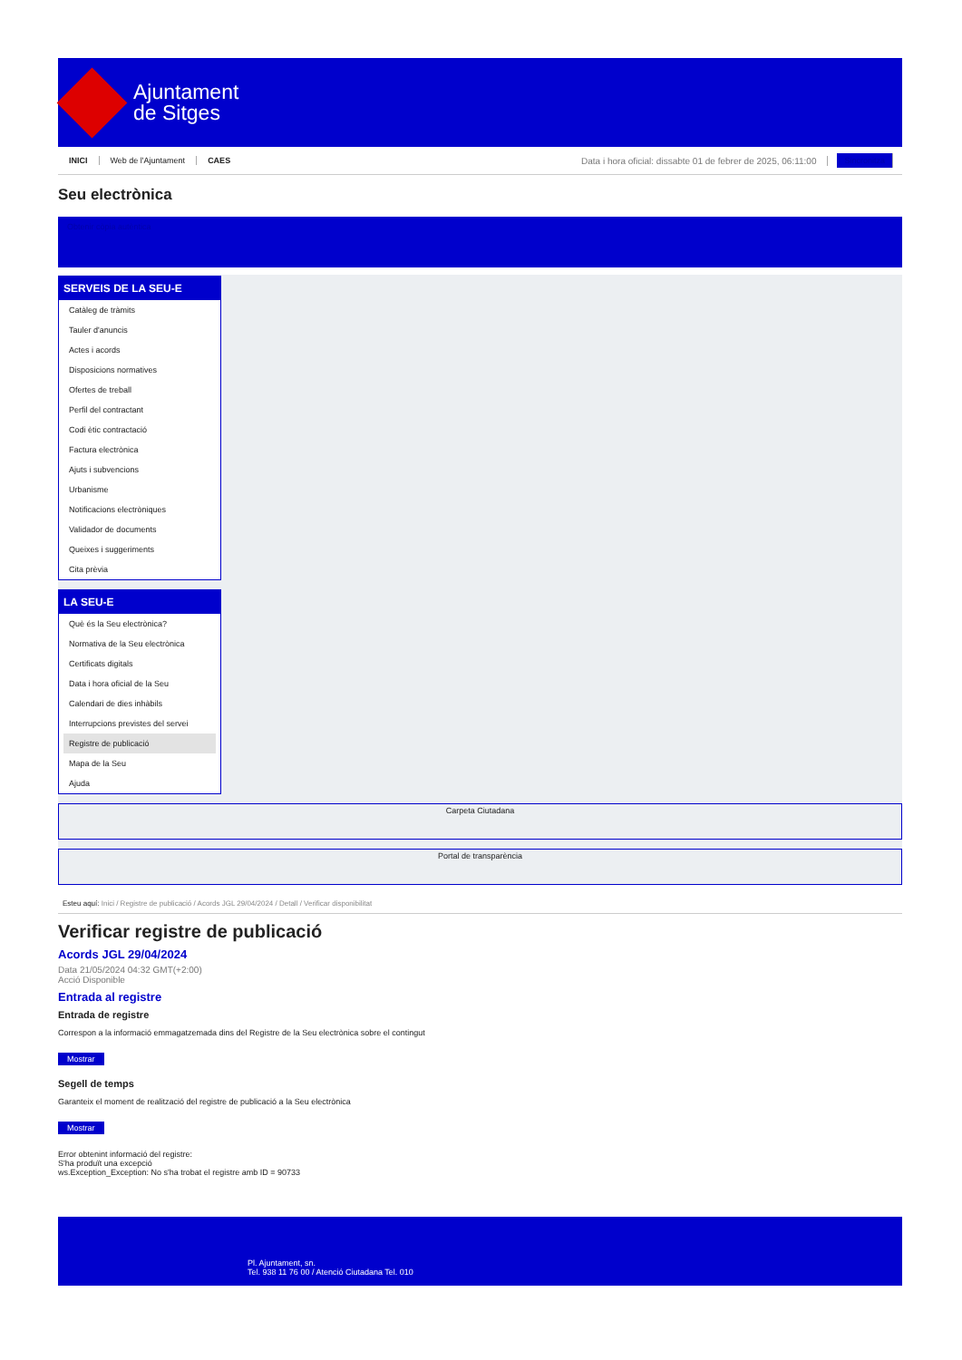Ajuntament
de Sitges
INICI Web de l'Ajuntament CAES Data i hora oficial: dissabte 01 de febrer de 2025, 06:11:00 Sincronitza
Seu electrònica
Obtenir còpia autèntica
SERVEIS DE LA SEU-E
Catàleg de tràmits
Tauler d'anuncis
Actes i acords
Disposicions normatives
Ofertes de treball
Perfil del contractant
Codi ètic contractació
Factura electrònica
Ajuts i subvencions
Urbanisme
Notificacions electròniques
Validador de documents
Queixes i suggeriments
Cita prèvia
LA SEU-E
Què és la Seu electrònica?
Normativa de la Seu electrònica
Certificats digitals
Data i hora oficial de la Seu
Calendari de dies inhàbils
Interrupcions previstes del servei
Registre de publicació
Mapa de la Seu
Ajuda
Carpeta Ciutadana
Portal de transparència
Esteu aquí: Inici / Registre de publicació / Acords JGL 29/04/2024 / Detall / Verificar disponibilitat
Verificar registre de publicació
Acords JGL 29/04/2024
Data 21/05/2024 04:32 GMT(+2:00)
Acció Disponible
Entrada al registre
Entrada de registre
Correspon a la informació emmagatzemada dins del Registre de la Seu electrònica sobre el contingut
Mostrar
Segell de temps
Garanteix el moment de realització del registre de publicació a la Seu electrònica
Mostrar
Error obtenint informació del registre:
S'ha produït una excepció
ws.Exception_Exception: No s'ha trobat el registre amb ID = 90733
Pl. Ajuntament, sn.
Tel. 938 11 76 00 / Atenció Ciutadana Tel. 010